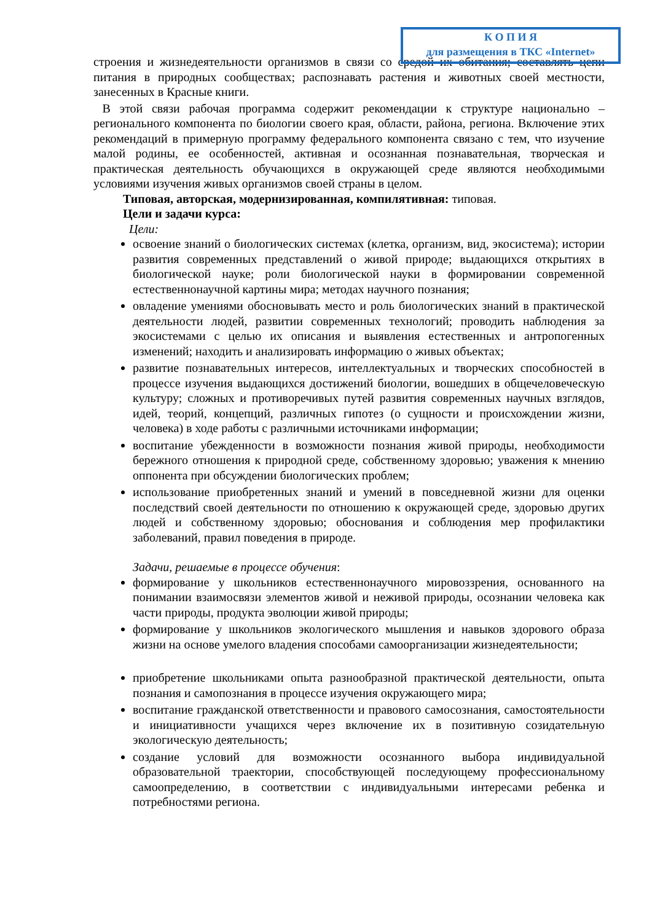К О П И Я
для размещения в ТКС «Internet»
строения и жизнедеятельности организмов в связи со средой их обитания; составлять цепи питания в природных сообществах; распознавать растения и животных своей местности, занесенных в Красные книги.
В этой связи рабочая программа содержит рекомендации к структуре национально – регионального компонента по биологии своего края, области, района, региона. Включение этих рекомендаций в примерную программу федерального компонента связано с тем, что изучение малой родины, ее особенностей, активная и осознанная познавательная, творческая и практическая деятельность обучающихся в окружающей среде являются необходимыми условиями изучения живых организмов своей страны в целом.
Типовая, авторская, модернизированная, компилятивная: типовая.
Цели и задачи курса:
Цели:
освоение знаний о биологических системах (клетка, организм, вид, экосистема); истории развития современных представлений о живой природе; выдающихся открытиях в биологической науке; роли биологической науки в формировании современной естественнонаучной картины мира; методах научного познания;
овладение умениями обосновывать место и роль биологических знаний в практической деятельности людей, развитии современных технологий; проводить наблюдения за экосистемами с целью их описания и выявления естественных и антропогенных изменений; находить и анализировать информацию о живых объектах;
развитие познавательных интересов, интеллектуальных и творческих способностей в процессе изучения выдающихся достижений биологии, вошедших в общечеловеческую культуру; сложных и противоречивых путей развития современных научных взглядов, идей, теорий, концепций, различных гипотез (о сущности и происхождении жизни, человека) в ходе работы с различными источниками информации;
воспитание убежденности в возможности познания живой природы, необходимости бережного отношения к природной среде, собственному здоровью; уважения к мнению оппонента при обсуждении биологических проблем;
использование приобретенных знаний и умений в повседневной жизни для оценки последствий своей деятельности по отношению к окружающей среде, здоровью других людей и собственному здоровью; обоснования и соблюдения мер профилактики заболеваний, правил поведения в природе.
Задачи, решаемые в процессе обучения:
формирование у школьников естественнонаучного мировоззрения, основанного на понимании взаимосвязи элементов живой и неживой природы, осознании человека как части природы, продукта эволюции живой природы;
формирование у школьников экологического мышления и навыков здорового образа жизни на основе умелого владения способами самоорганизации жизнедеятельности;
приобретение школьниками опыта разнообразной практической деятельности, опыта познания и самопознания в процессе изучения окружающего мира;
воспитание гражданской ответственности и правового самосознания, самостоятельности и инициативности учащихся через включение их в позитивную созидательную экологическую деятельность;
создание условий для возможности осознанного выбора индивидуальной образовательной траектории, способствующей последующему профессиональному самоопределению, в соответствии с индивидуальными интересами ребенка и потребностями региона.